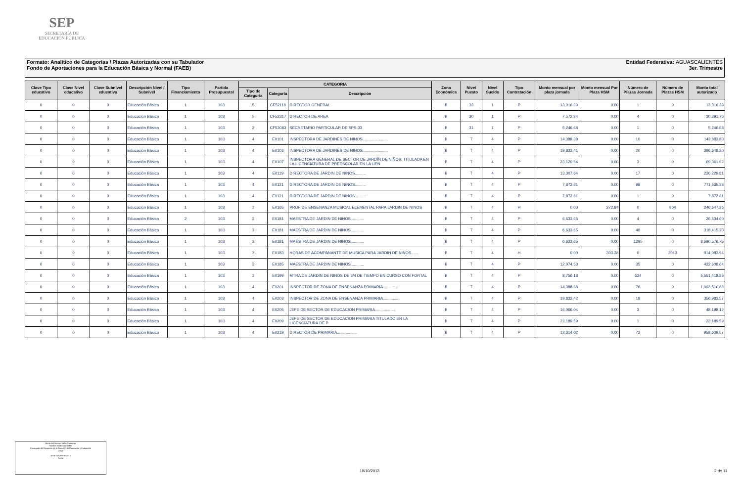SEP
SECRETARÍA DE
EDUCACIÓN PÚBLICA
Entidad Federativa: AGUASCALIENTES
3er. Trimestre
Formato: Analítico de Categorías / Plazas Autorizadas con su Tabulador
Fondo de Aportaciones para la Educación Básica y Normal (FAEB)
| Clave Tipo educativo | Clave Nivel educativo | Clave Subnivel educativo | Descripción Nivel / Subnivel | Tipo Financiamiento | Partida Presupuestal | CATEGORIA | | | Zona Económica | Nivel Puesto | Nivel Sueldo | Tipo Contratación | Monto mensual por plaza jornada | Monto mensual Por Plaza HSM | Número de Plazas Jornada | Número de Plazas HSM | Monto total autorizado |
| --- | --- | --- | --- | --- | --- | --- | --- | --- | --- | --- | --- | --- | --- | --- | --- | --- | --- |
| | | | | | | Tipo de Categoría | Categoría | Descripción | | | | | | | | | |
| 0 | 0 | 0 | Educación Básica | 1 | 103 | 5 | CF52118 | DIRECTOR GENERAL | B | 33 | 1 | P | 13,316.39 | 0.00 | 1 | 0 | 13,316.39 |
| 0 | 0 | 0 | Educación Básica | 1 | 103 | 5 | CF52317 | DIRECTOR DE AREA | B | 30 | 1 | P | 7,572.94 | 0.00 | 4 | 0 | 30,291.76 |
| 0 | 0 | 0 | Educación Básica | 1 | 103 | 2 | CF53083 | SECRETARIO PARTICULAR DE SPS-33 | B | 31 | 1 | P | 5,246.68 | 0.00 | 1 | 0 | 5,246.68 |
| 0 | 0 | 0 | Educación Básica | 1 | 103 | 4 | E0101 | INSPECTORA DE JARDINES DE NINOS....................... | B | 7 | 4 | P | 14,388.38 | 0.00 | 10 | 0 | 143,883.80 |
| 0 | 0 | 0 | Educación Básica | 1 | 103 | 4 | E0103 | INSPECTORA DE JARDINES DE NINOS....................... | B | 7 | 4 | P | 19,832.41 | 0.00 | 20 | 0 | 396,648.30 |
| 0 | 0 | 0 | Educación Básica | 1 | 103 | 4 | E0107 | INSPECTORA GENERAL DE SECTOR DE JARDÍN DE NIÑOS, TITULADA EN LA LICENCIATURA DE PREESCOLAR EN LA UPN | B | 7 | 4 | P | 23,120.54 | 0.00 | 3 | 0 | 69,361.62 |
| 0 | 0 | 0 | Educación Básica | 1 | 103 | 4 | E0119 | DIRECTORA DE JARDIN DE NINOS.......... | B | 7 | 4 | P | 13,307.64 | 0.00 | 17 | 0 | 226,229.81 |
| 0 | 0 | 0 | Educación Básica | 1 | 103 | 4 | E0121 | DIRECTORA DE JARDIN DE NINOS.......... | B | 7 | 4 | P | 7,872.81 | 0.00 | 98 | 0 | 771,535.38 |
| 0 | 0 | 0 | Educación Básica | 1 | 103 | 4 | E0121 | DIRECTORA DE JARDIN DE NINOS.......... | B | 7 | 4 | P | 7,872.81 | 0.00 | 1 | 0 | 7,872.81 |
| 0 | 0 | 0 | Educación Básica | 1 | 103 | 3 | E0165 | PROF DE ENSENANZA MUSICAL ELEMENTAL PARA JARDIN DE NINOS | B | 7 | 4 | H | 0.00 | 272.84 | 0 | 904 | 246,647.36 |
| 0 | 0 | 0 | Educación Básica | 2 | 103 | 3 | E0181 | MAESTRA DE JARDIN DE NINOS............ | B | 7 | 4 | P | 6,633.65 | 0.00 | 4 | 0 | 26,534.60 |
| 0 | 0 | 0 | Educación Básica | 1 | 103 | 3 | E0181 | MAESTRA DE JARDIN DE NINOS............ | B | 7 | 4 | P | 6,633.65 | 0.00 | 48 | 0 | 318,415.20 |
| 0 | 0 | 0 | Educación Básica | 1 | 103 | 3 | E0181 | MAESTRA DE JARDIN DE NINOS............ | B | 7 | 4 | P | 6,633.65 | 0.00 | 1295 | 0 | 8,590,576.75 |
| 0 | 0 | 0 | Educación Básica | 1 | 103 | 3 | E0183 | HORAS DE ACOMPANANTE DE MUSICA PARA JARDIN DE NINOS...... | B | 7 | 4 | H | 0.00 | 303.38 | 0 | 3013 | 914,083.94 |
| 0 | 0 | 0 | Educación Básica | 1 | 103 | 3 | E0185 | MAESTRA DE JARDIN DE NINOS............ | B | 7 | 4 | P | 12,074.53 | 0.00 | 35 | 0 | 422,608.64 |
| 0 | 0 | 0 | Educación Básica | 1 | 103 | 3 | E0199 | MTRA DE JARDIN DE NINOS DE 3/4 DE TIEMPO EN CURSO CON FORTAL | B | 7 | 4 | P | 8,756.18 | 0.00 | 634 | 0 | 5,551,418.85 |
| 0 | 0 | 0 | Educación Básica | 1 | 103 | 4 | E0201 | INSPECTOR DE ZONA DE ENSENANZA PRIMARIA............... | B | 7 | 4 | P | 14,388.38 | 0.00 | 76 | 0 | 1,093,516.88 |
| 0 | 0 | 0 | Educación Básica | 1 | 103 | 4 | E0203 | INSPECTOR DE ZONA DE ENSENANZA PRIMARIA............... | B | 7 | 4 | P | 19,832.42 | 0.00 | 18 | 0 | 356,983.57 |
| 0 | 0 | 0 | Educación Básica | 1 | 103 | 4 | E0205 | JEFE DE SECTOR DE EDUCACION PRIMARIA.................. | B | 7 | 4 | P | 16,066.04 | 0.00 | 3 | 0 | 48,198.12 |
| 0 | 0 | 0 | Educación Básica | 1 | 103 | 4 | E0209 | JEFE DE SECTOR DE EDUCACION PRIMARIA TITULADO EN LA LICENCIATURA DE P | B | 7 | 4 | P | 23,189.59 | 0.00 | 1 | 0 | 23,189.59 |
| 0 | 0 | 0 | Educación Básica | 1 | 103 | 4 | E0219 | DIRECTOR DE PRIMARIA.................. | B | 7 | 4 | P | 13,314.02 | 0.00 | 72 | 0 | 958,609.57 |
María del Socorro Vallín Contreras
Nombre del Responsable
Encargada del Despacho de la Dirección de Planeación y Evaluación
Cargo
18 de Octubre de 2013
Fecha
19/10/2013 2 de 11